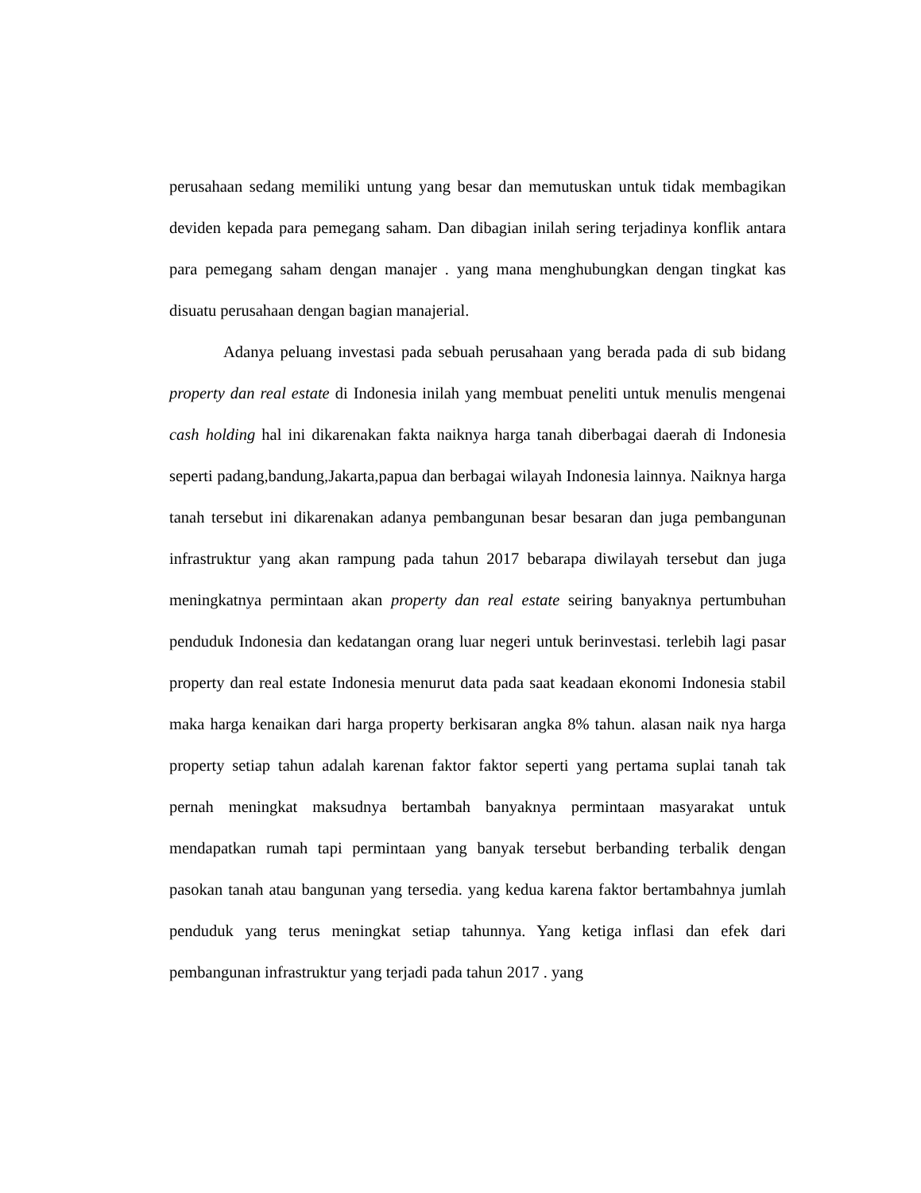perusahaan sedang memiliki untung yang besar dan memutuskan untuk tidak membagikan deviden kepada para pemegang saham. Dan dibagian inilah sering terjadinya konflik antara para pemegang saham dengan manajer . yang mana menghubungkan dengan tingkat kas disuatu perusahaan dengan bagian manajerial.
Adanya peluang investasi pada sebuah perusahaan yang berada pada di sub bidang property dan real estate di Indonesia inilah yang membuat peneliti untuk menulis mengenai cash holding hal ini dikarenakan fakta naiknya harga tanah diberbagai daerah di Indonesia seperti padang,bandung,Jakarta,papua dan berbagai wilayah Indonesia lainnya. Naiknya harga tanah tersebut ini dikarenakan adanya pembangunan besar besaran dan juga pembangunan infrastruktur yang akan rampung pada tahun 2017 bebarapa diwilayah tersebut dan juga meningkatnya permintaan akan property dan real estate seiring banyaknya pertumbuhan penduduk Indonesia dan kedatangan orang luar negeri untuk berinvestasi. terlebih lagi pasar property dan real estate Indonesia menurut data pada saat keadaan ekonomi Indonesia stabil maka harga kenaikan dari harga property berkisaran angka 8% tahun. alasan naik nya harga property setiap tahun adalah karenan faktor faktor seperti yang pertama suplai tanah tak pernah meningkat maksudnya bertambah banyaknya permintaan masyarakat untuk mendapatkan rumah tapi permintaan yang banyak tersebut berbanding terbalik dengan pasokan tanah atau bangunan yang tersedia. yang kedua karena faktor bertambahnya jumlah penduduk yang terus meningkat setiap tahunnya. Yang ketiga inflasi dan efek dari pembangunan infrastruktur yang terjadi pada tahun 2017 . yang